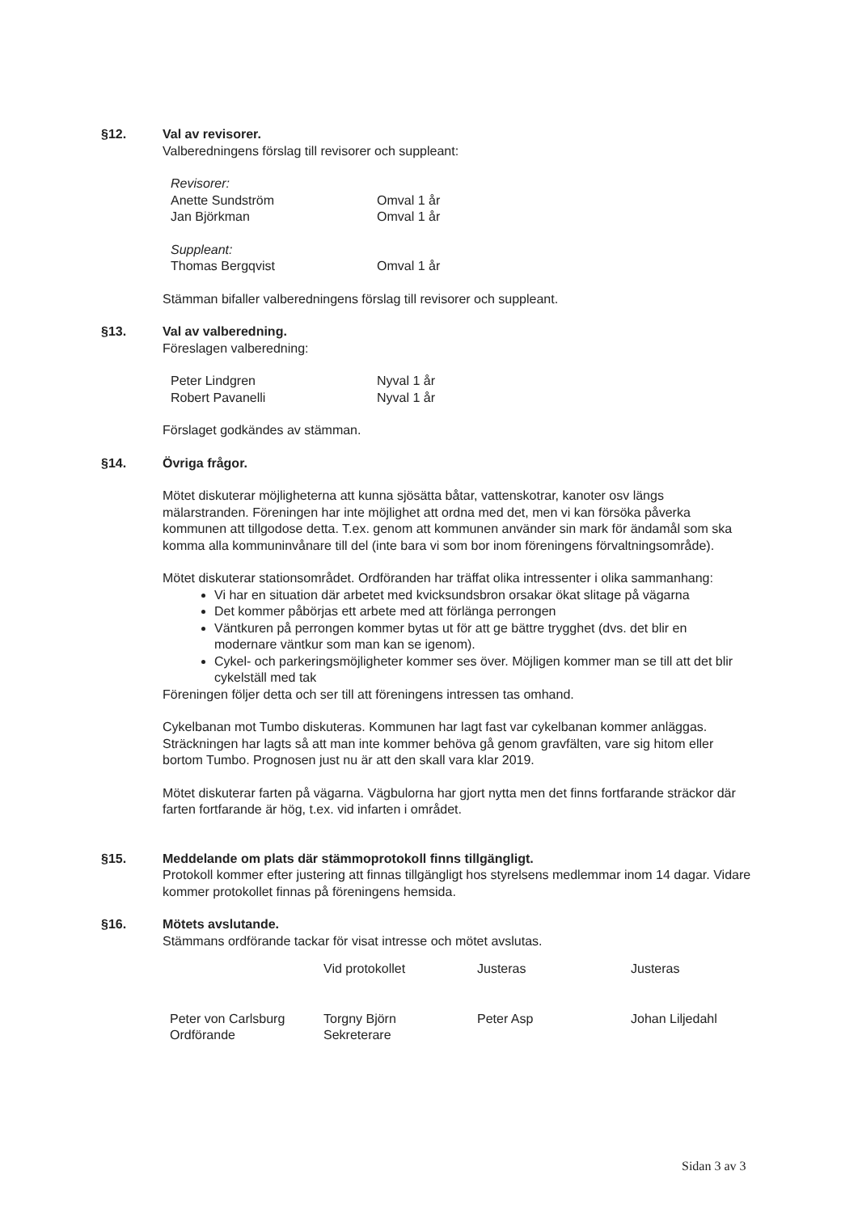§12. Val av revisorer.
Valberedningens förslag till revisorer och suppleant:
Revisorer:
Anette Sundström Omval 1 år
Jan Björkman Omval 1 år
Suppleant:
Thomas Bergqvist Omval 1 år
Stämman bifaller valberedningens förslag till revisorer och suppleant.
§13. Val av valberedning.
Föreslagen valberedning:
Peter Lindgren Nyval 1 år
Robert Pavanelli Nyval 1 år
Förslaget godkändes av stämman.
§14. Övriga frågor.
Mötet diskuterar möjligheterna att kunna sjösätta båtar, vattenskotrar, kanoter osv längs mälarstranden. Föreningen har inte möjlighet att ordna med det, men vi kan försöka påverka kommunen att tillgodose detta. T.ex. genom att kommunen använder sin mark för ändamål som ska komma alla kommuninvånare till del (inte bara vi som bor inom föreningens förvaltningsområde).
Mötet diskuterar stationsområdet. Ordföranden har träffat olika intressenter i olika sammanhang:
Vi har en situation där arbetet med kvicksundsbron orsakar ökat slitage på vägarna
Det kommer påbörjas ett arbete med att förlänga perrongen
Väntkuren på perrongen kommer bytas ut för att ge bättre trygghet (dvs. det blir en modernare väntkur som man kan se igenom).
Cykel- och parkeringsmöjligheter kommer ses över. Möjligen kommer man se till att det blir cykelställ med tak
Föreningen följer detta och ser till att föreningens intressen tas omhand.
Cykelbanan mot Tumbo diskuteras. Kommunen har lagt fast var cykelbanan kommer anläggas. Sträckningen har lagts så att man inte kommer behöva gå genom gravfälten, vare sig hitom eller bortom Tumbo. Prognosen just nu är att den skall vara klar 2019.
Mötet diskuterar farten på vägarna. Vägbulorna har gjort nytta men det finns fortfarande sträckor där farten fortfarande är hög, t.ex. vid infarten i området.
§15. Meddelande om plats där stämmoprotokoll finns tillgängligt.
Protokoll kommer efter justering att finnas tillgängligt hos styrelsens medlemmar inom 14 dagar. Vidare kommer protokollet finnas på föreningens hemsida.
§16. Mötets avslutande.
Stämmans ordförande tackar för visat intresse och mötet avslutas.
Peter von Carlsburg
Ordförande
Vid protokollet
Torgny Björn
Sekreterare
Justeras
Peter Asp
Justeras
Johan Liljedahl
Sidan 3 av 3